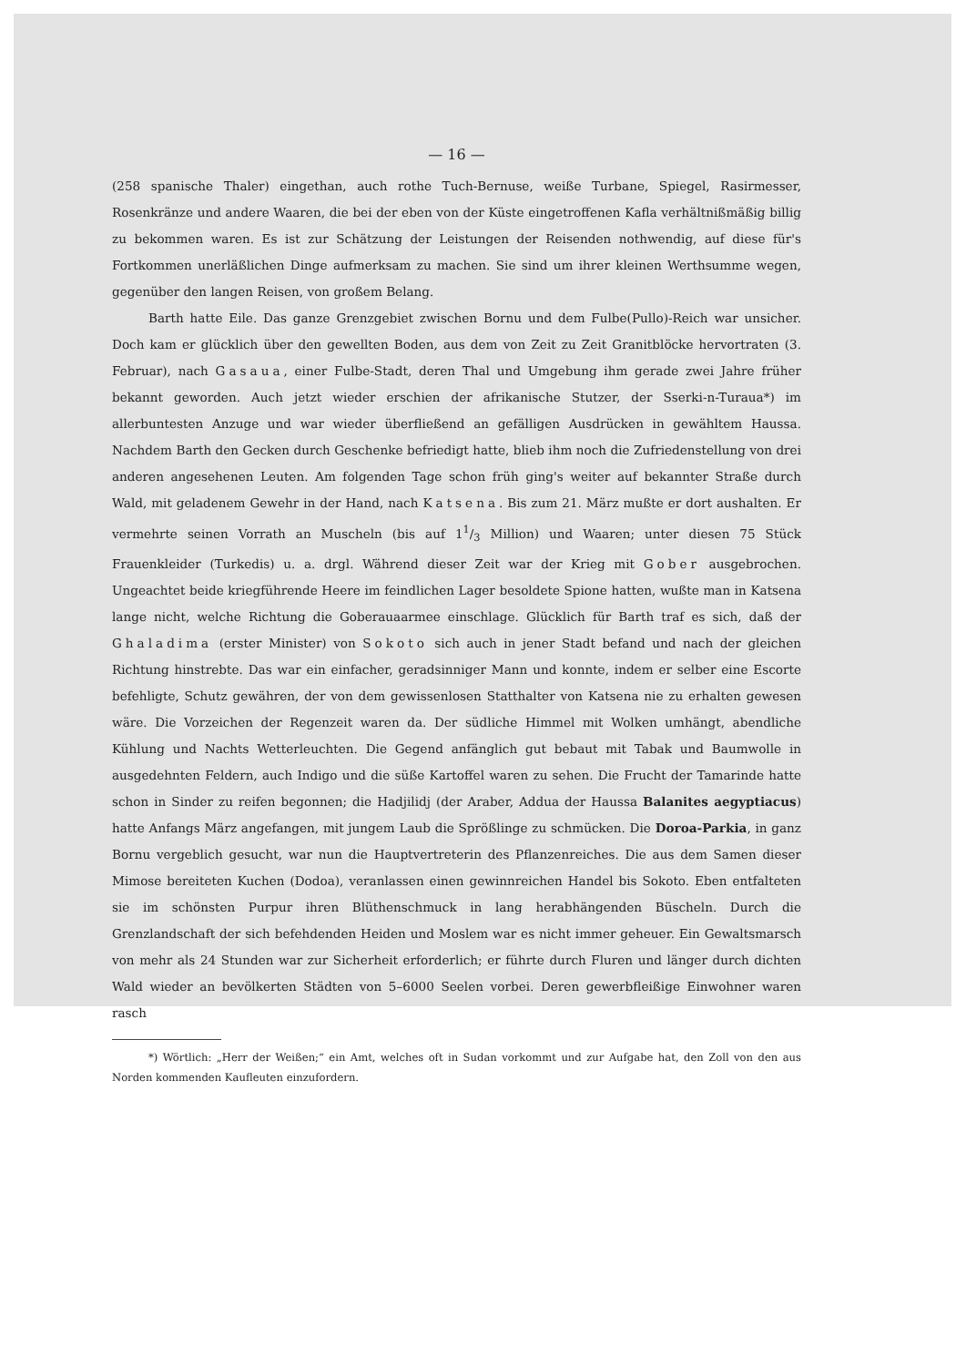— 16 —
(258 spanische Thaler) eingethan, auch rothe Tuch-Bernuse, weiße Turbane, Spiegel, Rasirmesser, Rosenkränze und andere Waaren, die bei der eben von der Küste eingetroffenen Kafla verhältnißmäßig billig zu bekommen waren. Es ist zur Schätzung der Leistungen der Reisenden nothwendig, auf diese für's Fortkommen unerläßlichen Dinge aufmerksam zu machen. Sie sind um ihrer kleinen Werthsumme wegen, gegenüber den langen Reisen, von großem Belang.
Barth hatte Eile. Das ganze Grenzgebiet zwischen Bornu und dem Fulbe(Pullo)-Reich war unsicher. Doch kam er glücklich über den gewellten Boden, aus dem von Zeit zu Zeit Granitblöcke hervortraten (3. Februar), nach Gasaua, einer Fulbe-Stadt, deren Thal und Umgebung ihm gerade zwei Jahre früher bekannt geworden. Auch jetzt wieder erschien der afrikanische Stutzer, der Sserki-n-Turaua*) im allerbuntesten Anzuge und war wieder überfließend an gefälligen Ausdrücken in gewähltem Haussa. Nachdem Barth den Gecken durch Geschenke befriedigt hatte, blieb ihm noch die Zufriedenstellung von drei anderen angesehenen Leuten. Am folgenden Tage schon früh ging's weiter auf bekannter Straße durch Wald, mit geladenem Gewehr in der Hand, nach Katsena. Bis zum 21. März mußte er dort aushalten. Er vermehrte seinen Vorrath an Muscheln (bis auf 11/3 Million) und Waaren; unter diesen 75 Stück Frauenkleider (Turkedis) u. a. drgl. Während dieser Zeit war der Krieg mit Gober ausgebrochen. Ungeachtet beide kriegführende Heere im feindlichen Lager besoldete Spione hatten, wußte man in Katsena lange nicht, welche Richtung die Goberauaarmee einschlage. Glücklich für Barth traf es sich, daß der Ghaladima (erster Minister) von Sokoto sich auch in jener Stadt befand und nach der gleichen Richtung hinstrebte. Das war ein einfacher, geradsinniger Mann und konnte, indem er selber eine Escorte befehligte, Schutz gewähren, der von dem gewissenlosen Statthalter von Katsena nie zu erhalten gewesen wäre. Die Vorzeichen der Regenzeit waren da. Der südliche Himmel mit Wolken umhängt, abendliche Kühlung und Nachts Wetterleuchten. Die Gegend anfänglich gut bebaut mit Tabak und Baumwolle in ausgedehnten Feldern, auch Indigo und die süße Kartoffel waren zu sehen. Die Frucht der Tamarinde hatte schon in Sinder zu reifen begonnen; die Hadjilidj (der Araber, Addua der Haussa Balanites aegyptiacus) hatte Anfangs März angefangen, mit jungem Laub die Sprößlinge zu schmücken. Die Doroa-Parkia, in ganz Bornu vergeblich gesucht, war nun die Hauptvertreterin des Pflanzenreiches. Die aus dem Samen dieser Mimose bereiteten Kuchen (Dodoa), veranlassen einen gewinnreichen Handel bis Sokoto. Eben entfalteten sie im schönsten Purpur ihren Blüthenschmuck in lang herabhängenden Büscheln. Durch die Grenzlandschaft der sich befehdenden Heiden und Moslem war es nicht immer geheuer. Ein Gewaltsmarsch von mehr als 24 Stunden war zur Sicherheit erforderlich; er führte durch Fluren und länger durch dichten Wald wieder an bevölkerten Städten von 5–6000 Seelen vorbei. Deren gewerbfleißige Einwohner waren rasch
*) Wörtlich: „Herr der Weißen;“ ein Amt, welches oft in Sudan vorkommt und zur Aufgabe hat, den Zoll von den aus Norden kommenden Kaufleuten einzufordern.